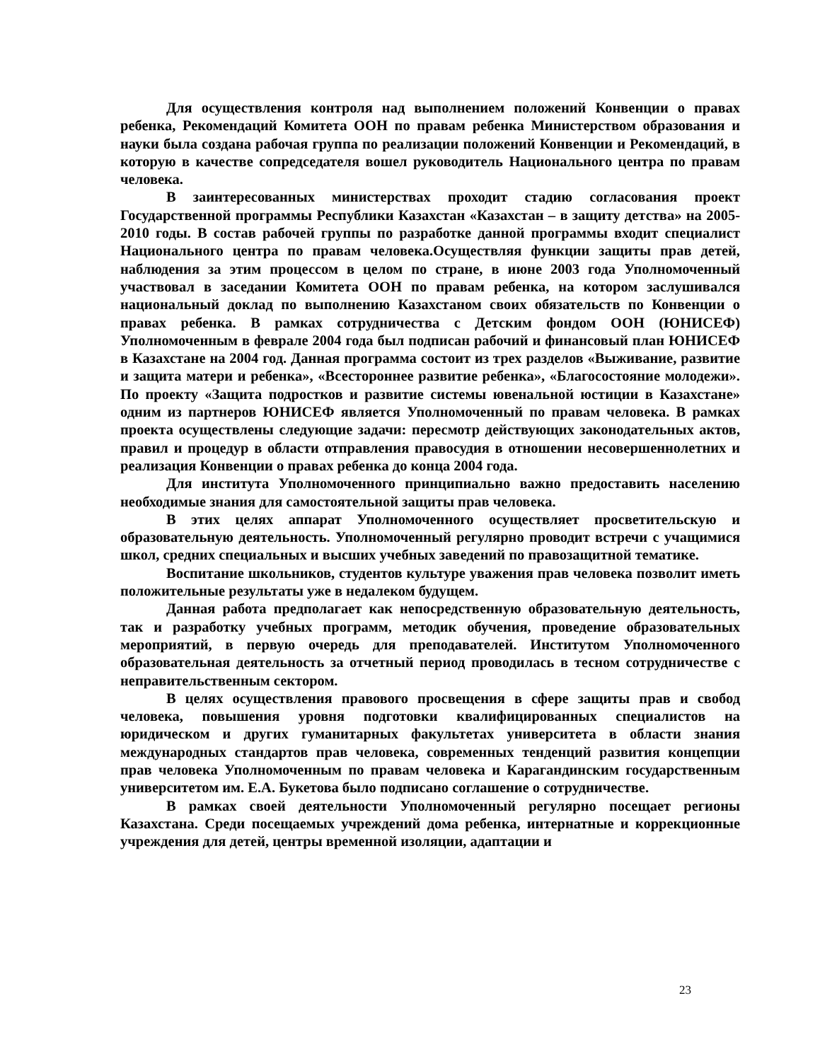Для осуществления контроля над выполнением положений Конвенции о правах ребенка, Рекомендаций Комитета ООН по правам ребенка Министерством образования и науки была создана рабочая группа по реализации положений Конвенции и Рекомендаций, в которую в качестве сопредседателя вошел руководитель Национального центра по правам человека.
В заинтересованных министерствах проходит стадию согласования проект Государственной программы Республики Казахстан «Казахстан – в защиту детства» на 2005-2010 годы. В состав рабочей группы по разработке данной программы входит специалист Национального центра по правам человека.Осуществляя функции защиты прав детей, наблюдения за этим процессом в целом по стране, в июне 2003 года Уполномоченный участвовал в заседании Комитета ООН по правам ребенка, на котором заслушивался национальный доклад по выполнению Казахстаном своих обязательств по Конвенции о правах ребенка. В рамках сотрудничества с Детским фондом ООН (ЮНИСЕФ) Уполномоченным в феврале 2004 года был подписан рабочий и финансовый план ЮНИСЕФ в Казахстане на 2004 год. Данная программа состоит из трех разделов «Выживание, развитие и защита матери и ребенка», «Всестороннее развитие ребенка», «Благосостояние молодежи». По проекту «Защита подростков и развитие системы ювенальной юстиции в Казахстане» одним из партнеров ЮНИСЕФ является Уполномоченный по правам человека. В рамках проекта осуществлены следующие задачи: пересмотр действующих законодательных актов, правил и процедур в области отправления правосудия в отношении несовершеннолетних и реализация Конвенции о правах ребенка до конца 2004 года.
Для института Уполномоченного принципиально важно предоставить населению необходимые знания для самостоятельной защиты прав человека.
В этих целях аппарат Уполномоченного осуществляет просветительскую и образовательную деятельность. Уполномоченный регулярно проводит встречи с учащимися школ, средних специальных и высших учебных заведений по правозащитной тематике.
Воспитание школьников, студентов культуре уважения прав человека позволит иметь положительные результаты уже в недалеком будущем.
Данная работа предполагает как непосредственную образовательную деятельность, так и разработку учебных программ, методик обучения, проведение образовательных мероприятий, в первую очередь для преподавателей. Институтом Уполномоченного образовательная деятельность за отчетный период проводилась в тесном сотрудничестве с неправительственным сектором.
В целях осуществления правового просвещения в сфере защиты прав и свобод человека, повышения уровня подготовки квалифицированных специалистов на юридическом и других гуманитарных факультетах университета в области знания международных стандартов прав человека, современных тенденций развития концепции прав человека Уполномоченным по правам человека и Карагандинским государственным университетом им. Е.А. Букетова было подписано соглашение о сотрудничестве.
В рамках своей деятельности Уполномоченный регулярно посещает регионы Казахстана. Среди посещаемых учреждений дома ребенка, интернатные и коррекционные учреждения для детей, центры временной изоляции, адаптации и
23